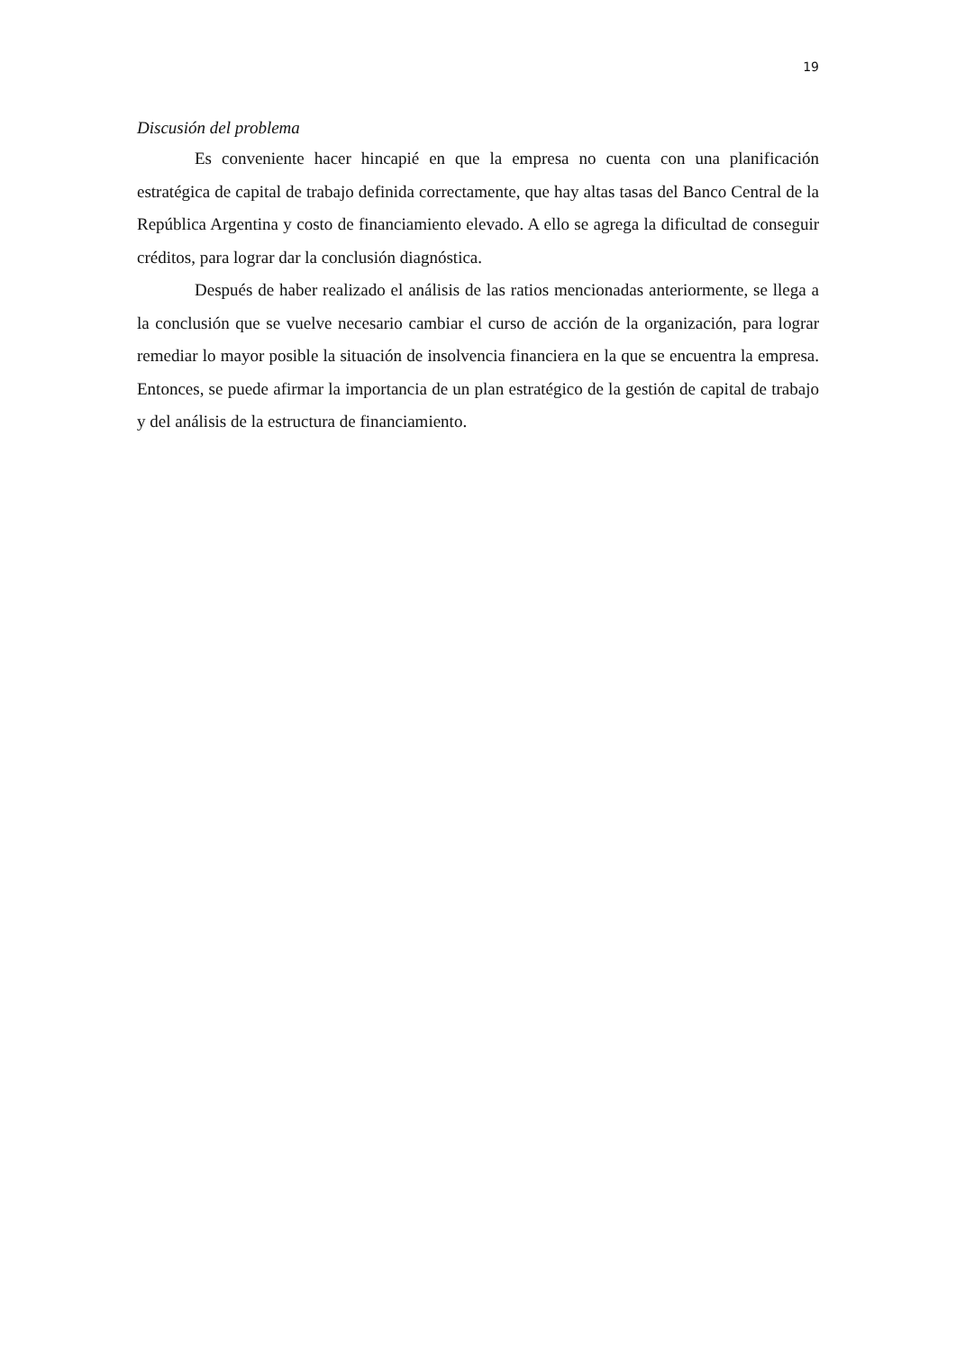19
Discusión del problema
Es conveniente hacer hincapié en que la empresa no cuenta con una planificación estratégica de capital de trabajo definida correctamente, que hay altas tasas del Banco Central de la República Argentina y costo de financiamiento elevado. A ello se agrega la dificultad de conseguir créditos, para lograr dar la conclusión diagnóstica.
Después de haber realizado el análisis de las ratios mencionadas anteriormente, se llega a la conclusión que se vuelve necesario cambiar el curso de acción de la organización, para lograr remediar lo mayor posible la situación de insolvencia financiera en la que se encuentra la empresa. Entonces, se puede afirmar la importancia de un plan estratégico de la gestión de capital de trabajo y del análisis de la estructura de financiamiento.